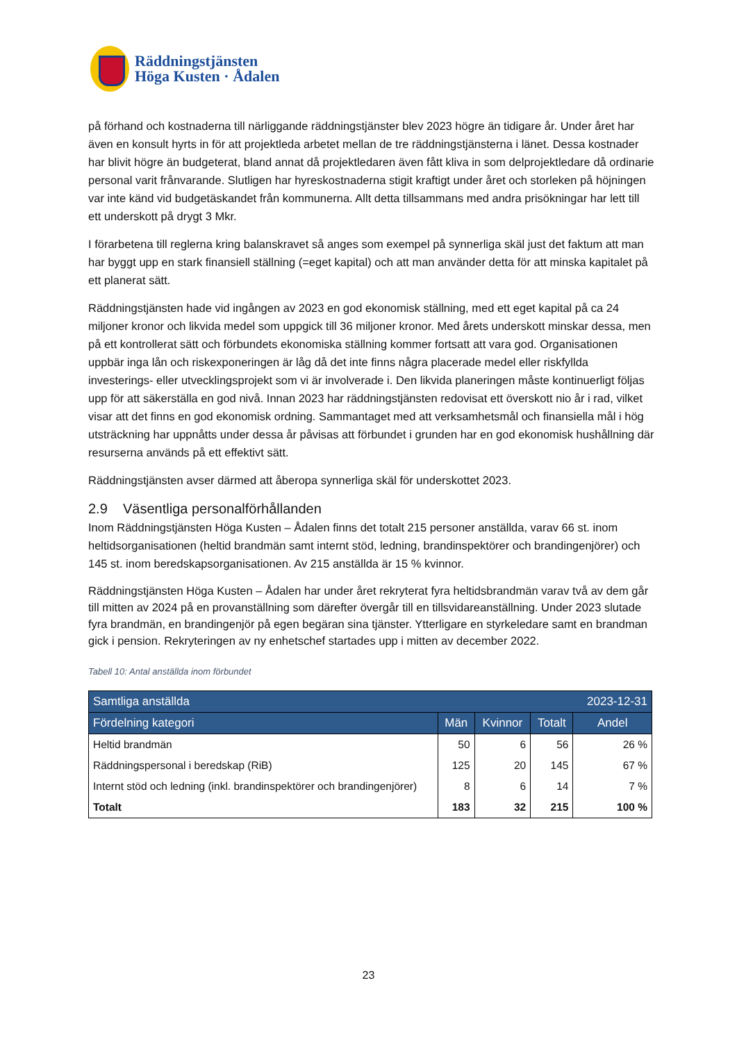Räddningstjänsten
Höga Kusten · Ådalen
på förhand och kostnaderna till närliggande räddningstjänster blev 2023 högre än tidigare år. Under året har även en konsult hyrts in för att projektleda arbetet mellan de tre räddningstjänsterna i länet. Dessa kostnader har blivit högre än budgeterat, bland annat då projektledaren även fått kliva in som delprojektledare då ordinarie personal varit frånvarande. Slutligen har hyreskostnaderna stigit kraftigt under året och storleken på höjningen var inte känd vid budgetäskandet från kommunerna. Allt detta tillsammans med andra prisökningar har lett till ett underskott på drygt 3 Mkr.
I förarbetena till reglerna kring balanskravet så anges som exempel på synnerliga skäl just det faktum att man har byggt upp en stark finansiell ställning (=eget kapital) och att man använder detta för att minska kapitalet på ett planerat sätt.
Räddningstjänsten hade vid ingången av 2023 en god ekonomisk ställning, med ett eget kapital på ca 24 miljoner kronor och likvida medel som uppgick till 36 miljoner kronor. Med årets underskott minskar dessa, men på ett kontrollerat sätt och förbundets ekonomiska ställning kommer fortsatt att vara god. Organisationen uppbär inga lån och riskexponeringen är låg då det inte finns några placerade medel eller riskfyllda investerings- eller utvecklingsprojekt som vi är involverade i. Den likvida planeringen måste kontinuerligt följas upp för att säkerställa en god nivå. Innan 2023 har räddningstjänsten redovisat ett överskott nio år i rad, vilket visar att det finns en god ekonomisk ordning. Sammantaget med att verksamhetsmål och finansiella mål i hög utsträckning har uppnåtts under dessa år påvisas att förbundet i grunden har en god ekonomisk hushållning där resurserna används på ett effektivt sätt.
Räddningstjänsten avser därmed att åberopa synnerliga skäl för underskottet 2023.
2.9 Väsentliga personalförhållanden
Inom Räddningstjänsten Höga Kusten – Ådalen finns det totalt 215 personer anställda, varav 66 st. inom heltidsorganisationen (heltid brandmän samt internt stöd, ledning, brandinspektörer och brandingenjörer) och 145 st. inom beredskapsorganisationen. Av 215 anställda är 15 % kvinnor.
Räddningstjänsten Höga Kusten – Ådalen har under året rekryterat fyra heltidsbrandmän varav två av dem går till mitten av 2024 på en provanställning som därefter övergår till en tillsvidareanställning. Under 2023 slutade fyra brandmän, en brandingenjör på egen begäran sina tjänster. Ytterligare en styrkeledare samt en brandman gick i pension. Rekryteringen av ny enhetschef startades upp i mitten av december 2022.
Tabell 10: Antal anställda inom förbundet
| Samtliga anställda | | | | 2023-12-31 |
| --- | --- | --- | --- | --- |
| Fördelning kategori | Män | Kvinnor | Totalt | Andel |
| Heltid brandmän | 50 | 6 | 56 | 26 % |
| Räddningspersonal i beredskap (RiB) | 125 | 20 | 145 | 67 % |
| Internt stöd och ledning (inkl. brandinspektörer och brandingenjörer) | 8 | 6 | 14 | 7 % |
| Totalt | 183 | 32 | 215 | 100 % |
23